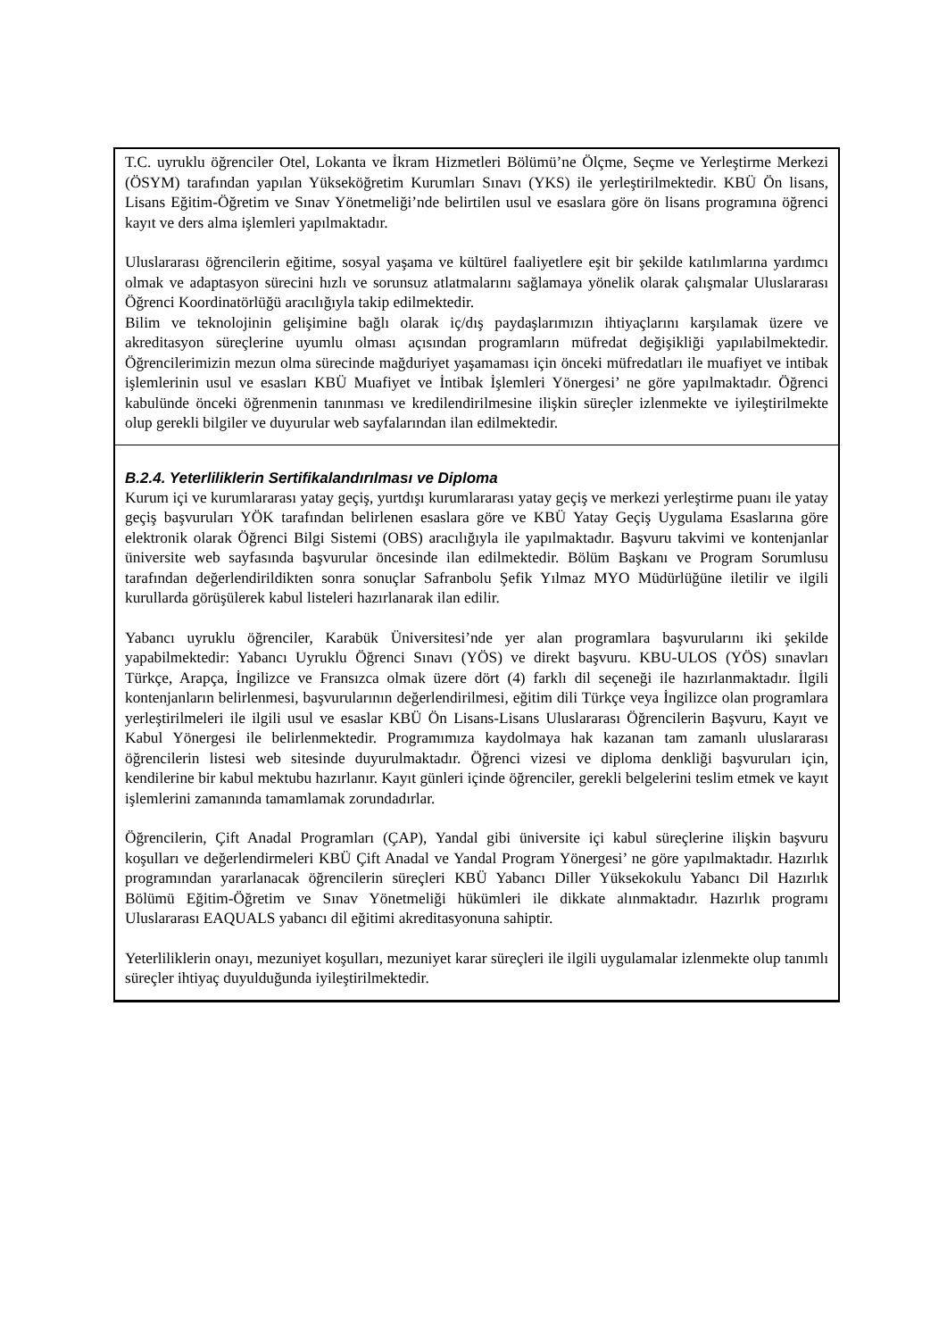T.C. uyruklu öğrenciler Otel, Lokanta ve İkram Hizmetleri Bölümü’ne Ölçme, Seçme ve Yerleştirme Merkezi (ÖSYM) tarafından yapılan Yükseköğretim Kurumları Sınavı (YKS) ile yerleştirilmektedir. KBÜ Ön lisans, Lisans Eğitim-Öğretim ve Sınav Yönetmeliği’nde belirtilen usul ve esaslara göre ön lisans programına öğrenci kayıt ve ders alma işlemleri yapılmaktadır.
Uluslararası öğrencilerin eğitime, sosyal yaşama ve kültürel faaliyetlere eşit bir şekilde katılımlarına yardımcı olmak ve adaptasyon sürecini hızlı ve sorunsuz atlatmalarını sağlamaya yönelik olarak çalışmalar Uluslararası Öğrenci Koordinatörlüğü aracılığıyla takip edilmektedir.
Bilim ve teknolojinin gelişimine bağlı olarak iç/dış paydaşlarımızın ihtiyaçlarını karşılamak üzere ve akreditasyon süreçlerine uyumlu olması açısından programların müfredat değişikliği yapılabilmektedir. Öğrencilerimizin mezun olma sürecinde mağduriyet yaşamaması için önceki müfredatları ile muafiyet ve intibak işlemlerinin usul ve esasları KBÜ Muafiyet ve İntibak İşlemleri Yönergesi’ ne göre yapılmaktadır. Öğrenci kabulünde önceki öğrenmenin tanınması ve kredilendirilmesine ilişkin süreçler izlenmekte ve iyileştirilmekte olup gerekli bilgiler ve duyurular web sayfalarından ilan edilmektedir.
B.2.4. Yeterliliklerin Sertifikalandırılması ve Diploma
Kurum içi ve kurumlararası yatay geçiş, yurtdışı kurumlararası yatay geçiş ve merkezi yerleştirme puanı ile yatay geçiş başvuruları YÖK tarafından belirlenen esaslara göre ve KBÜ Yatay Geçiş Uygulama Esaslarına göre elektronik olarak Öğrenci Bilgi Sistemi (OBS) aracılığıyla ile yapılmaktadır. Başvuru takvimi ve kontenjanlar üniversite web sayfasında başvurular öncesinde ilan edilmektedir. Bölüm Başkanı ve Program Sorumlusu tarafından değerlendirildikten sonra sonuçlar Safranbolu Şefik Yılmaz MYO Müdürlüğüne iletilir ve ilgili kurullarda görüşülerek kabul listeleri hazırlanarak ilan edilir.
Yabancı uyruklu öğrenciler, Karabük Üniversitesi’nde yer alan programlara başvurularını iki şekilde yapabilmektedir: Yabancı Uyruklu Öğrenci Sınavı (YÖS) ve direkt başvuru. KBU-ULOS (YÖS) sınavları Türkçe, Arapça, İngilizce ve Fransızca olmak üzere dört (4) farklı dil seçeneği ile hazırlanmaktadır. İlgili kontenjanların belirlenmesi, başvurularının değerlendirilmesi, eğitim dili Türkçe veya İngilizce olan programlara yerleştirilmeleri ile ilgili usul ve esaslar KBÜ Ön Lisans-Lisans Uluslararası Öğrencilerin Başvuru, Kayıt ve Kabul Yönergesi ile belirlenmektedir. Programımıza kaydolmaya hak kazanan tam zamanlı uluslararası öğrencilerin listesi web sitesinde duyurulmaktadır. Öğrenci vizesi ve diploma denkliği başvuruları için, kendilerine bir kabul mektubu hazırlanır. Kayıt günleri içinde öğrenciler, gerekli belgelerini teslim etmek ve kayıt işlemlerini zamanında tamamlamak zorundadırlar.
Öğrencilerin, Çift Anadal Programları (ÇAP), Yandal gibi üniversite içi kabul süreçlerine ilişkin başvuru koşulları ve değerlendirmeleri KBÜ Çift Anadal ve Yandal Program Yönergesi’ ne göre yapılmaktadır. Hazırlık programından yararlanacak öğrencilerin süreçleri KBÜ Yabancı Diller Yüksekokulu Yabancı Dil Hazırlık Bölümü Eğitim-Öğretim ve Sınav Yönetmeliği hükümleri ile dikkate alınmaktadır. Hazırlık programı Uluslararası EAQUALS yabancı dil eğitimi akreditasyonuna sahiptir.
Yeterliliklerin onayı, mezuniyet koşulları, mezuniyet karar süreçleri ile ilgili uygulamalar izlenmekte olup tanımlı süreçler ihtiyaç duyulduğunda iyileştirilmektedir.